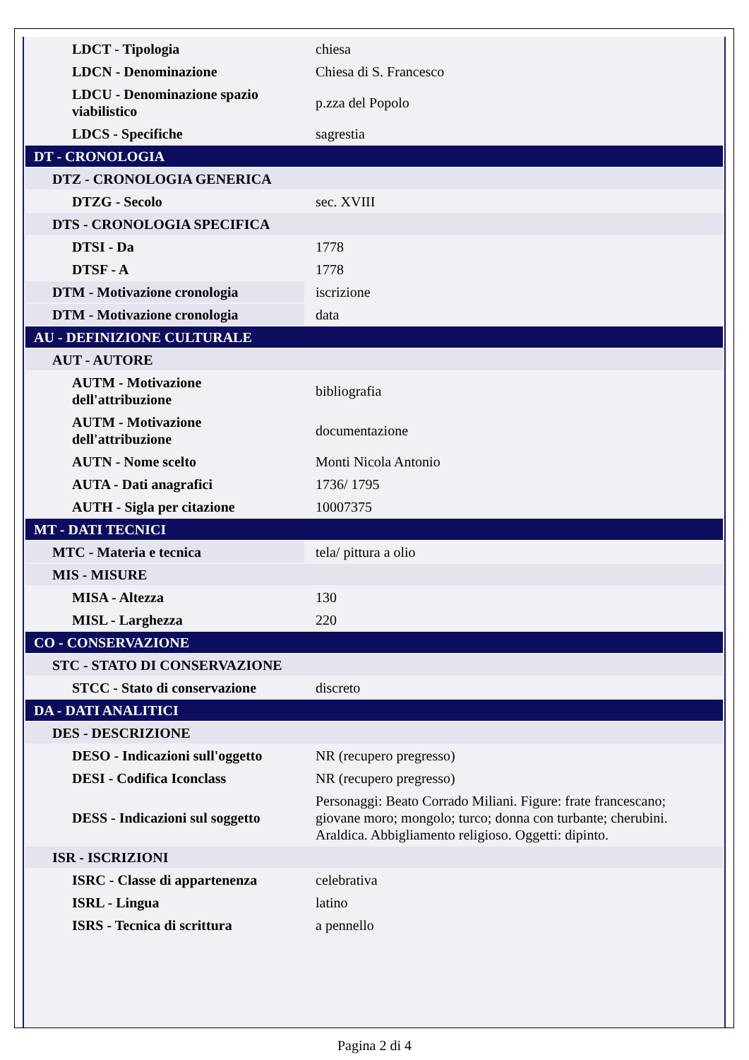| LDCT - Tipologia | chiesa |
| LDCN - Denominazione | Chiesa di S. Francesco |
| LDCU - Denominazione spazio viabilistico | p.zza del Popolo |
| LDCS - Specifiche | sagrestia |
| DT - CRONOLOGIA | |
| DTZ - CRONOLOGIA GENERICA | |
| DTZG - Secolo | sec. XVIII |
| DTS - CRONOLOGIA SPECIFICA | |
| DTSI - Da | 1778 |
| DTSF - A | 1778 |
| DTM - Motivazione cronologia | iscrizione |
| DTM - Motivazione cronologia | data |
| AU - DEFINIZIONE CULTURALE | |
| AUT - AUTORE | |
| AUTM - Motivazione dell'attribuzione | bibliografia |
| AUTM - Motivazione dell'attribuzione | documentazione |
| AUTN - Nome scelto | Monti Nicola Antonio |
| AUTA - Dati anagrafici | 1736/ 1795 |
| AUTH - Sigla per citazione | 10007375 |
| MT - DATI TECNICI | |
| MTC - Materia e tecnica | tela/ pittura a olio |
| MIS - MISURE | |
| MISA - Altezza | 130 |
| MISL - Larghezza | 220 |
| CO - CONSERVAZIONE | |
| STC - STATO DI CONSERVAZIONE | |
| STCC - Stato di conservazione | discreto |
| DA - DATI ANALITICI | |
| DES - DESCRIZIONE | |
| DESO - Indicazioni sull'oggetto | NR (recupero pregresso) |
| DESI - Codifica Iconclass | NR (recupero pregresso) |
| DESS - Indicazioni sul soggetto | Personaggi: Beato Corrado Miliani. Figure: frate francescano; giovane moro; mongolo; turco; donna con turbante; cherubini. Araldica. Abbigliamento religioso. Oggetti: dipinto. |
| ISR - ISCRIZIONI | |
| ISRC - Classe di appartenenza | celebrativa |
| ISRL - Lingua | latino |
| ISRS - Tecnica di scrittura | a pennello |
Pagina 2 di 4